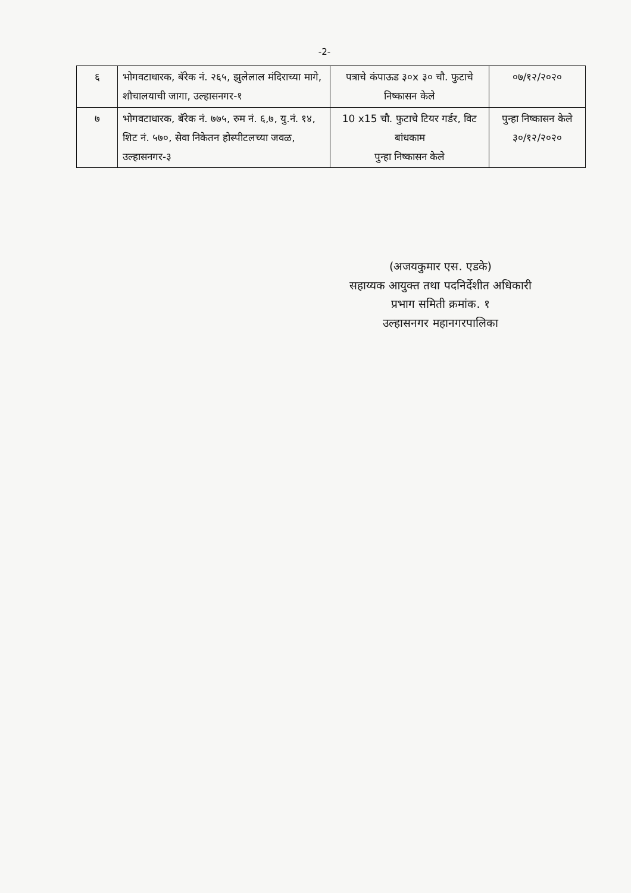-2-
| ६ | भोगवटाधारक, बॅरेक नं. २६५, झुलेलाल मंदिराच्या मागे, शौचालयाची जागा, उल्हासनगर-१ | पत्राचे कंपाऊड ३०x ३० चौ. फुटाचे निष्कासन केले | ०७/१२/२०२० |
| ७ | भोगवटाधारक, बॅरेक नं. ७७५, रुम नं. ६,७, यु.नं. १४, शिट नं. ५७०, सेवा निकेतन होस्पीटलच्या जवळ, उल्हासनगर-३ | 10 x15 चौ. फुटाचे टियर गर्डर, विट बांधकाम पुन्हा निष्कासन केले | पुन्हा निष्कासन केले ३०/१२/२०२० |
(अजयकुमार एस. एडके)
सहाय्यक आयुक्त तथा पदनिर्देशीत अधिकारी
प्रभाग समिती क्रमांक. १
उल्हासनगर महानगरपालिका